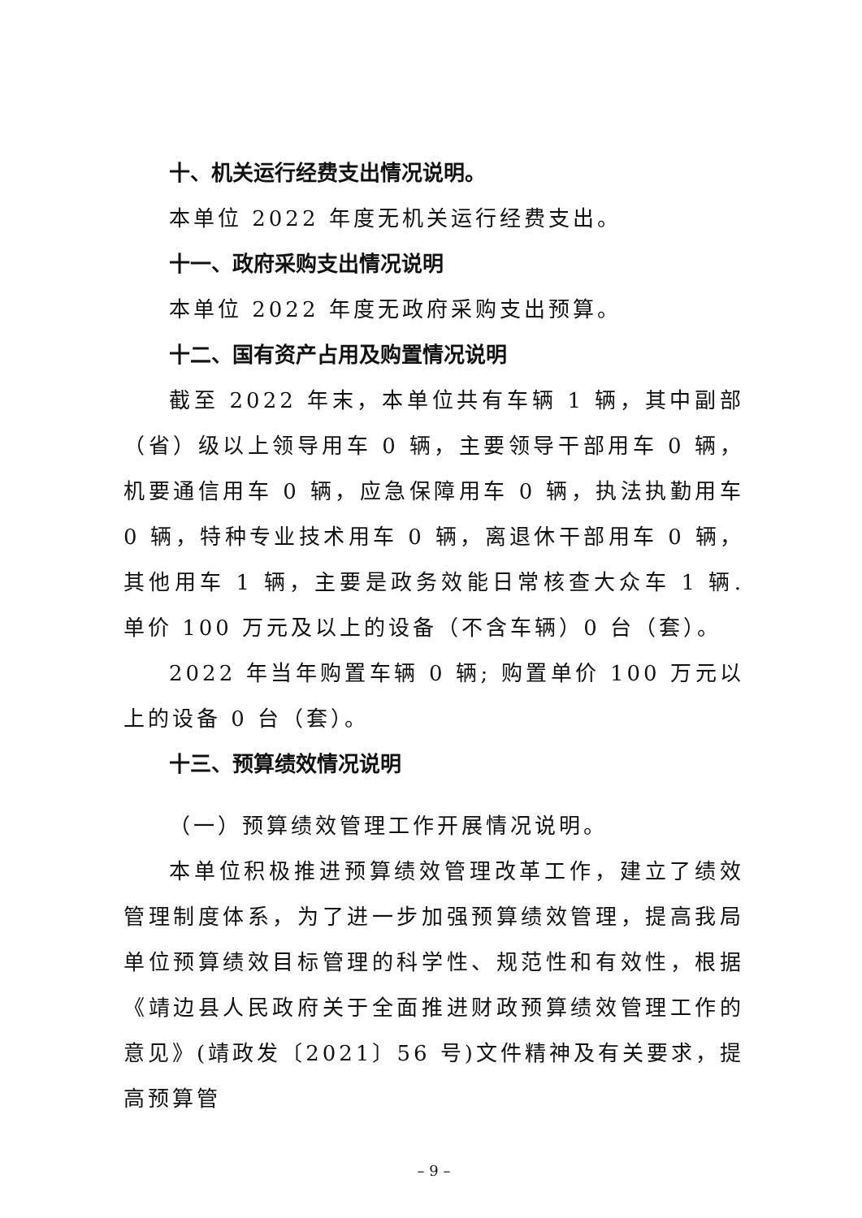十、机关运行经费支出情况说明。
本单位 2022 年度无机关运行经费支出。
十一、政府采购支出情况说明
本单位 2022 年度无政府采购支出预算。
十二、国有资产占用及购置情况说明
截至 2022 年末，本单位共有车辆 1 辆，其中副部（省）级以上领导用车 0 辆，主要领导干部用车 0 辆，机要通信用车 0 辆，应急保障用车 0 辆，执法执勤用车 0 辆，特种专业技术用车 0 辆，离退休干部用车 0 辆，其他用车 1 辆，主要是政务效能日常核查大众车 1 辆. 单价 100 万元及以上的设备（不含车辆）0 台（套）。
2022 年当年购置车辆 0 辆; 购置单价 100 万元以上的设备 0 台（套）。
十三、预算绩效情况说明
（一）预算绩效管理工作开展情况说明。
本单位积极推进预算绩效管理改革工作，建立了绩效管理制度体系，为了进一步加强预算绩效管理，提高我局单位预算绩效目标管理的科学性、规范性和有效性，根据《靖边县人民政府关于全面推进财政预算绩效管理工作的意见》(靖政发〔2021〕56 号)文件精神及有关要求，提高预算管
– 9 –